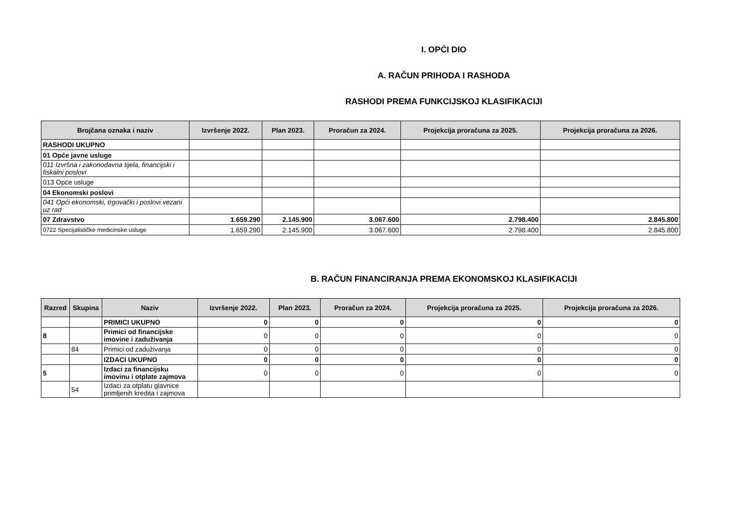I. OPĆI DIO
A. RAČUN PRIHODA I RASHODA
RASHODI PREMA FUNKCIJSKOJ KLASIFIKACIJI
| Brojčana oznaka i naziv | Izvršenje 2022. | Plan 2023. | Proračun za 2024. | Projekcija proračuna za 2025. | Projekcija proračuna za 2026. |
| --- | --- | --- | --- | --- | --- |
| RASHODI UKUPNO | | | | | |
| 01 Opće javne usluge | | | | | |
| 011 Izvršna i zakonodavna tijela, financijski i fiskalni poslovi | | | | | |
| 013 Opće usluge | | | | | |
| 04 Ekonomski poslovi | | | | | |
| 041 Opći ekonomski, trgovački i poslovi vezani uz rad | | | | | |
| 07 Zdravstvo | 1.659.290 | 2.145.900 | 3.067.600 | 2.798.400 | 2.845.800 |
| 0722 Specijalističke medicinske usluge | 1.659.290 | 2.145.900 | 3.067.600 | 2.798.400 | 2.845.800 |
B. RAČUN FINANCIRANJA PREMA EKONOMSKOJ KLASIFIKACIJI
| Razred | Skupina | Naziv | Izvršenje 2022. | Plan 2023. | Proračun za 2024. | Projekcija proračuna za 2025. | Projekcija proračuna za 2026. |
| --- | --- | --- | --- | --- | --- | --- | --- |
| | | PRIMICI UKUPNO | 0 | 0 | 0 | 0 | 0 |
| 8 | | Primici od financijske imovine i zaduživanja | 0 | 0 | 0 | 0 | 0 |
| | 84 | Primici od zaduživanja | 0 | 0 | 0 | 0 | 0 |
| | | IZDACI UKUPNO | 0 | 0 | 0 | 0 | 0 |
| 5 | | Izdaci za financijsku imovinu i otplate zajmova | 0 | 0 | 0 | 0 | 0 |
| | 54 | Izdaci za otplatu glavnice primljenih kredita i zajmova | | | | | |